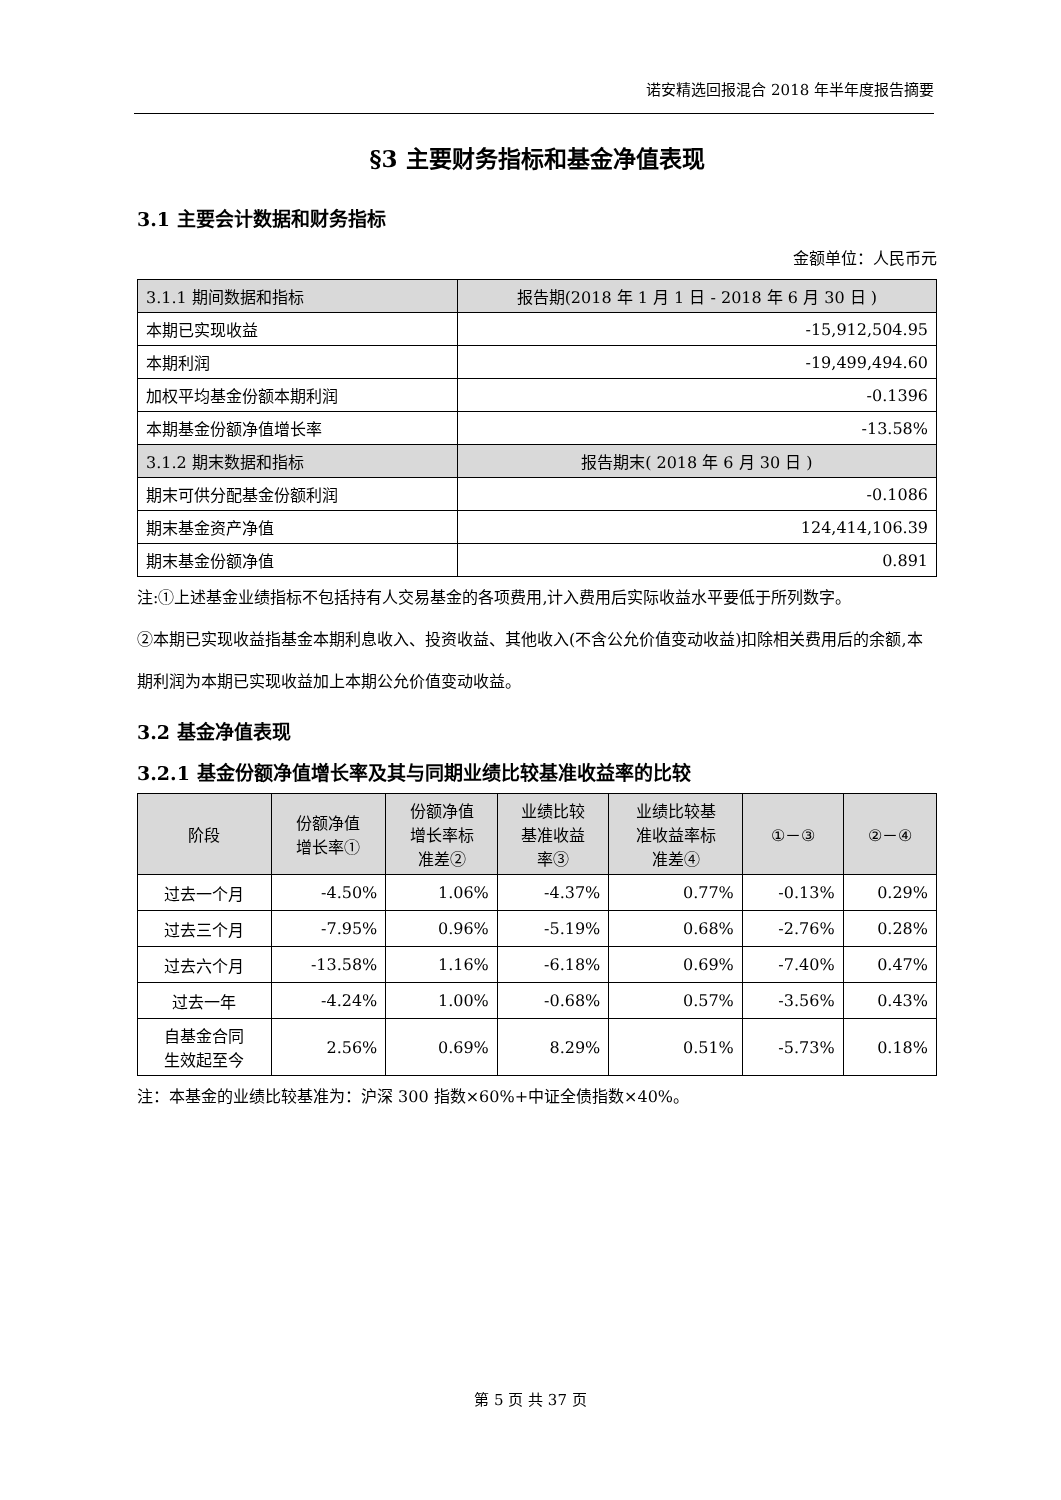诺安精选回报混合 2018 年半年度报告摘要
§3 主要财务指标和基金净值表现
3.1 主要会计数据和财务指标
金额单位：人民币元
| 3.1.1 期间数据和指标 | 报告期(2018 年 1 月 1 日 - 2018 年 6 月 30 日 ) |
| 本期已实现收益 | -15,912,504.95 |
| 本期利润 | -19,499,494.60 |
| 加权平均基金份额本期利润 | -0.1396 |
| 本期基金份额净值增长率 | -13.58% |
| 3.1.2 期末数据和指标 | 报告期末( 2018 年 6 月 30 日 ) |
| 期末可供分配基金份额利润 | -0.1086 |
| 期末基金资产净值 | 124,414,106.39 |
| 期末基金份额净值 | 0.891 |
注:①上述基金业绩指标不包括持有人交易基金的各项费用,计入费用后实际收益水平要低于所列数字。
②本期已实现收益指基金本期利息收入、投资收益、其他收入(不含公允价值变动收益)扣除相关费用后的余额,本期利润为本期已实现收益加上本期公允价值变动收益。
3.2 基金净值表现
3.2.1 基金份额净值增长率及其与同期业绩比较基准收益率的比较
| 阶段 | 份额净值 增长率① | 份额净值 增长率标 准差② | 业绩比较 基准收益 率③ | 业绩比较基 准收益率标 准差④ | ①－③ | ②－④ |
| --- | --- | --- | --- | --- | --- | --- |
| 过去一个月 | -4.50% | 1.06% | -4.37% | 0.77% | -0.13% | 0.29% |
| 过去三个月 | -7.95% | 0.96% | -5.19% | 0.68% | -2.76% | 0.28% |
| 过去六个月 | -13.58% | 1.16% | -6.18% | 0.69% | -7.40% | 0.47% |
| 过去一年 | -4.24% | 1.00% | -0.68% | 0.57% | -3.56% | 0.43% |
| 自基金合同 生效起至今 | 2.56% | 0.69% | 8.29% | 0.51% | -5.73% | 0.18% |
注：本基金的业绩比较基准为：沪深 300 指数×60%+中证全债指数×40%。
第 5 页 共 37 页